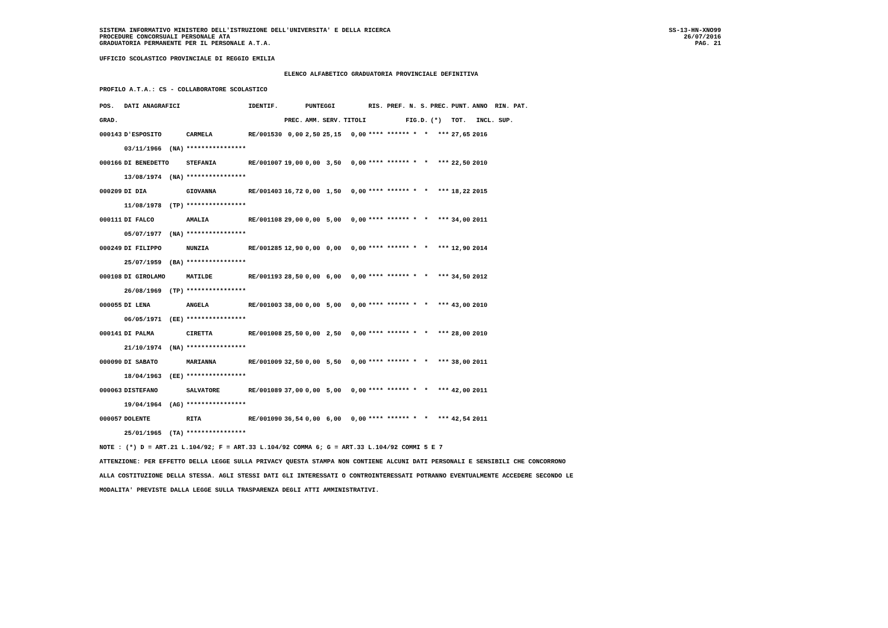SISTEMA INFORMATIVO MINISTERO DELL'ISTRUZIONE DELL'UNIVERSITA' E DELLA RICERCA
PROCEDURE CONCORSUALI PERSONALE ATA
GRADUATORIA PERMANENTE PER IL PERSONALE A.T.A.
SS-13-HN-XNO99
26/07/2016
PAG. 21
UFFICIO SCOLASTICO PROVINCIALE DI REGGIO EMILIA
ELENCO ALFABETICO GRADUATORIA PROVINCIALE DEFINITIVA
PROFILO A.T.A.: CS - COLLABORATORE SCOLASTICO
| POS. | DATI ANAGRAFICI | | IDENTIF. | | PUNTEGGI | | | RIS. PREF. N. S. | PREC. | PUNT. | ANNO RIN. PAT. |
| --- | --- | --- | --- | --- | --- | --- | --- | --- | --- | --- | --- |
| GRAD. | | | | PREC. | AMM. | SERV. | TITOLI | FIG.D. | (*) | TOT. | INCL. SUP. |
| 000143 | D'ESPOSITO | CARMELA | RE/001530 | 0,00 | 2,50 | 25,15 | 0,00 | **** ****** * * | *** | 27,65 | 2016 |
| | 03/11/1966 (NA) | **************** | | | | | | | | | |
| 000166 | DI BENEDETTO | STEFANIA | RE/001007 | 19,00 | 0,00 | 3,50 | 0,00 | **** ****** * * | *** | 22,50 | 2010 |
| | 13/08/1974 (NA) | **************** | | | | | | | | | |
| 000209 | DI DIA | GIOVANNA | RE/001403 | 16,72 | 0,00 | 1,50 | 0,00 | **** ****** * * | *** | 18,22 | 2015 |
| | 11/08/1978 (TP) | **************** | | | | | | | | | |
| 000111 | DI FALCO | AMALIA | RE/001108 | 29,00 | 0,00 | 5,00 | 0,00 | **** ****** * * | *** | 34,00 | 2011 |
| | 05/07/1977 (NA) | **************** | | | | | | | | | |
| 000249 | DI FILIPPO | NUNZIA | RE/001285 | 12,90 | 0,00 | 0,00 | 0,00 | **** ****** * * | *** | 12,90 | 2014 |
| | 25/07/1959 (BA) | **************** | | | | | | | | | |
| 000108 | DI GIROLAMO | MATILDE | RE/001193 | 28,50 | 0,00 | 6,00 | 0,00 | **** ****** * * | *** | 34,50 | 2012 |
| | 26/08/1969 (TP) | **************** | | | | | | | | | |
| 000055 | DI LENA | ANGELA | RE/001003 | 38,00 | 0,00 | 5,00 | 0,00 | **** ****** * * | *** | 43,00 | 2010 |
| | 06/05/1971 (EE) | **************** | | | | | | | | | |
| 000141 | DI PALMA | CIRETTA | RE/001008 | 25,50 | 0,00 | 2,50 | 0,00 | **** ****** * * | *** | 28,00 | 2010 |
| | 21/10/1974 (NA) | **************** | | | | | | | | | |
| 000090 | DI SABATO | MARIANNA | RE/001009 | 32,50 | 0,00 | 5,50 | 0,00 | **** ****** * * | *** | 38,00 | 2011 |
| | 18/04/1963 (EE) | **************** | | | | | | | | | |
| 000063 | DISTEFANO | SALVATORE | RE/001089 | 37,00 | 0,00 | 5,00 | 0,00 | **** ****** * * | *** | 42,00 | 2011 |
| | 19/04/1964 (AG) | **************** | | | | | | | | | |
| 000057 | DOLENTE | RITA | RE/001090 | 36,54 | 0,00 | 6,00 | 0,00 | **** ****** * * | *** | 42,54 | 2011 |
| | 25/01/1965 (TA) | **************** | | | | | | | | | |
NOTE : (*) D = ART.21 L.104/92; F = ART.33 L.104/92 COMMA 6; G = ART.33 L.104/92 COMMI 5 E 7
ATTENZIONE: PER EFFETTO DELLA LEGGE SULLA PRIVACY QUESTA STAMPA NON CONTIENE ALCUNI DATI PERSONALI E SENSIBILI CHE CONCORRONO
ALLA COSTITUZIONE DELLA STESSA. AGLI STESSI DATI GLI INTERESSATI O CONTROINTERESSATI POTRANNO EVENTUALMENTE ACCEDERE SECONDO LE
MODALITA' PREVISTE DALLA LEGGE SULLA TRASPARENZA DEGLI ATTI AMMINISTRATIVI.